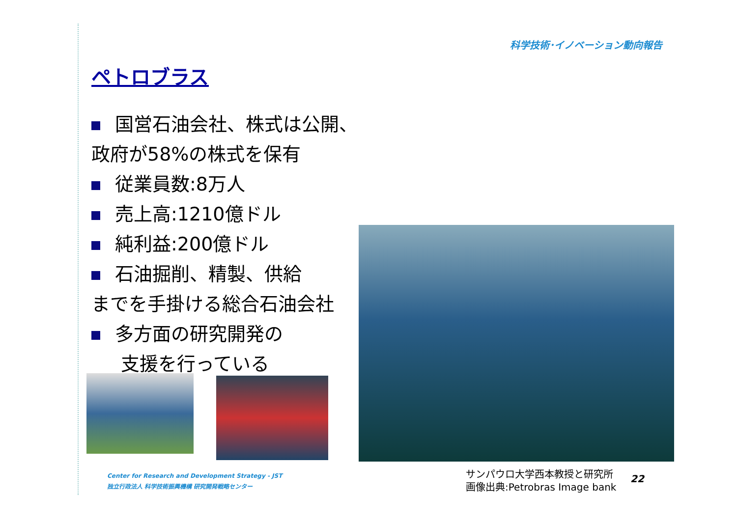科学技術･イノベーション動向報告
ペトロブラス
国営石油会社、株式は公開、政府が58%の株式を保有
従業員数:8万人
売上高:1210億ドル
純利益:200億ドル
石油掘削、精製、供給
までを手掛ける総合石油会社
多方面の研究開発の
支援を行っている
Center for Research and Development Strategy - JST
独立行政法人 科学技術振興機構 研究開発戦略センター
サンパウロ大学西本教授と研究所
画像出典:Petrobras Image bank
22